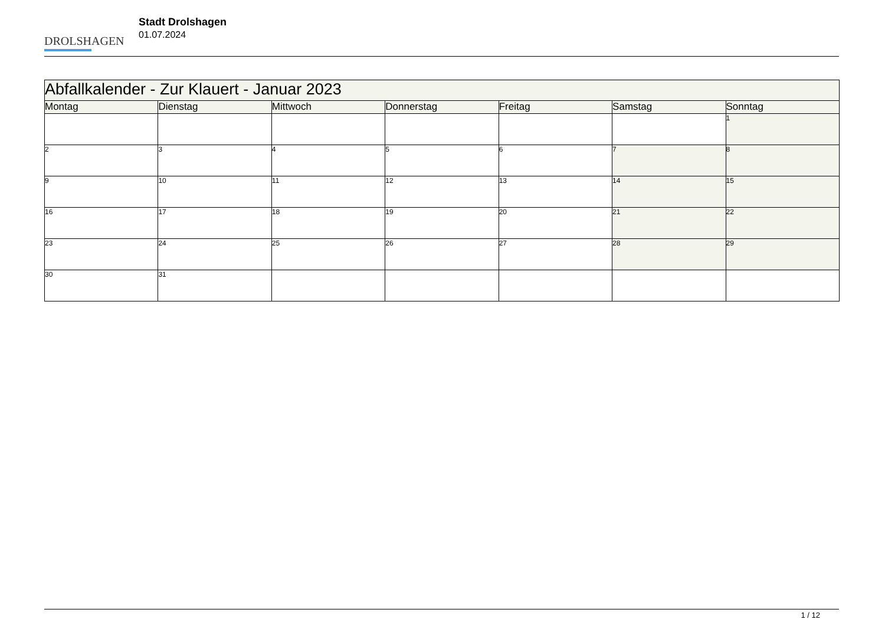DROLSHAGEN
Stadt Drolshagen
01.07.2024
| Abfallkalender - Zur Klauert - Januar 2023 | | | | | | |
| --- | --- | --- | --- | --- | --- | --- |
| Montag | Dienstag | Mittwoch | Donnerstag | Freitag | Samstag | Sonntag |
| | | | | | | 1 |
| 2 | 3 | 4 | 5 | 6 | 7 | 8 |
| 9 | 10 | 11 | 12 | 13 | 14 | 15 |
| 16 | 17 | 18 | 19 | 20 | 21 | 22 |
| 23 | 24 | 25 | 26 | 27 | 28 | 29 |
| 30 | 31 | | | | | |
1 / 12